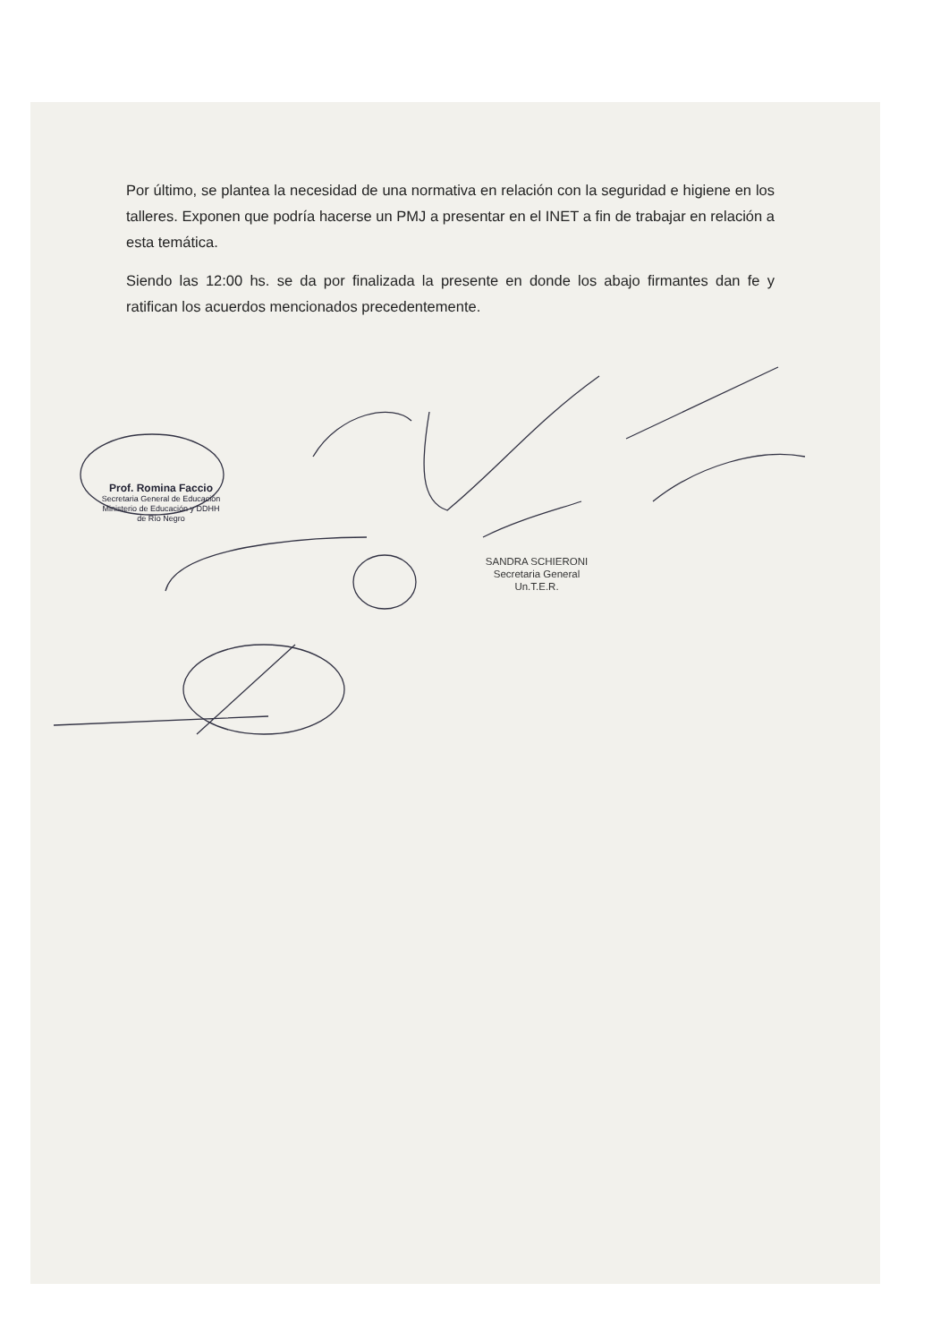Por último, se plantea la necesidad de una normativa en relación con la seguridad e higiene en los talleres. Exponen que podría hacerse un PMJ a presentar en el INET a fin de trabajar en relación a esta temática.
Siendo las 12:00 hs. se da por finalizada la presente en donde los abajo firmantes dan fe y ratifican los acuerdos mencionados precedentemente.
Prof. Romina Faccio
Secretaria General de Educación
Ministerio de Educación y DDHH
de Río Negro
SANDRA SCHIERONI
Secretaria General
Un.T.E.R.